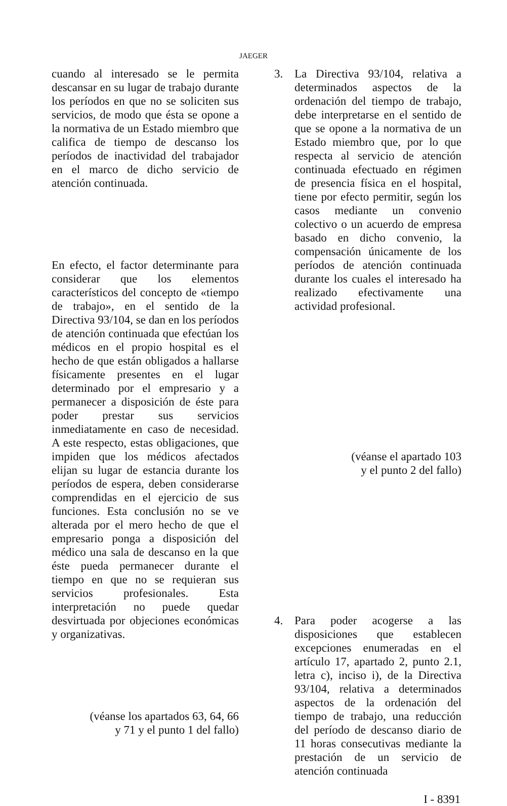JAEGER
cuando al interesado se le permita descansar en su lugar de trabajo durante los períodos en que no se soliciten sus servicios, de modo que ésta se opone a la normativa de un Estado miembro que califica de tiempo de descanso los períodos de inactividad del trabajador en el marco de dicho servicio de atención continuada.
En efecto, el factor determinante para considerar que los elementos característicos del concepto de «tiempo de trabajo», en el sentido de la Directiva 93/104, se dan en los períodos de atención continuada que efectúan los médicos en el propio hospital es el hecho de que están obligados a hallarse físicamente presentes en el lugar determinado por el empresario y a permanecer a disposición de éste para poder prestar sus servicios inmediatamente en caso de necesidad. A este respecto, estas obligaciones, que impiden que los médicos afectados elijan su lugar de estancia durante los períodos de espera, deben considerarse comprendidas en el ejercicio de sus funciones. Esta conclusión no se ve alterada por el mero hecho de que el empresario ponga a disposición del médico una sala de descanso en la que éste pueda permanecer durante el tiempo en que no se requieran sus servicios profesionales. Esta interpretación no puede quedar desvirtuada por objeciones económicas y organizativas.
(véanse los apartados 63, 64, 66
y 71 y el punto 1 del fallo)
3. La Directiva 93/104, relativa a determinados aspectos de la ordenación del tiempo de trabajo, debe interpretarse en el sentido de que se opone a la normativa de un Estado miembro que, por lo que respecta al servicio de atención continuada efectuado en régimen de presencia física en el hospital, tiene por efecto permitir, según los casos mediante un convenio colectivo o un acuerdo de empresa basado en dicho convenio, la compensación únicamente de los períodos de atención continuada durante los cuales el interesado ha realizado efectivamente una actividad profesional.
(véanse el apartado 103
y el punto 2 del fallo)
4. Para poder acogerse a las disposiciones que establecen excepciones enumeradas en el artículo 17, apartado 2, punto 2.1, letra c), inciso i), de la Directiva 93/104, relativa a determinados aspectos de la ordenación del tiempo de trabajo, una reducción del período de descanso diario de 11 horas consecutivas mediante la prestación de un servicio de atención continuada
I - 8391